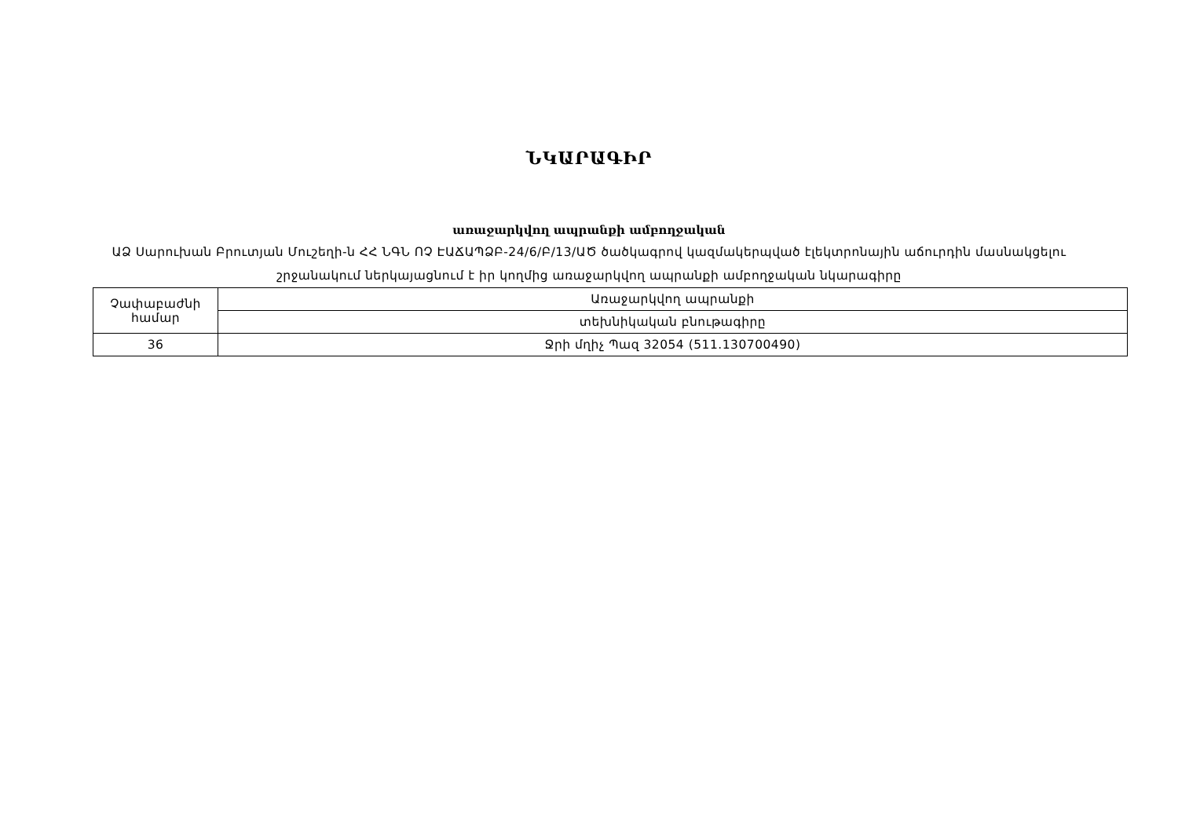ՆԿԱՐԱԳԻՐ
առաջարկվող ապրանքի ամբողջական
ԱՁ Սարուխան Բրուտյան Մուշեղի-ն ՀՀ ՆԳՆ ՈՉ ԷԱՃԱՊՁԲ-24/6/Բ/13/ԱԾ ծածկագրով կազմակերպված էլեկտրոնային աճուրդին մասնակցելու շրջանակում ներկայացնում է իր կողմից առաջարկվող ապրանքի ամբողջական նկարագիրը
| Չափաբաժնի համար | Առաջարկվող ապրանքի |
| | տեխնիկական բնութագիրը |
| 36 | Ջրի մղիչ Պազ 32054 (511.130700490) |